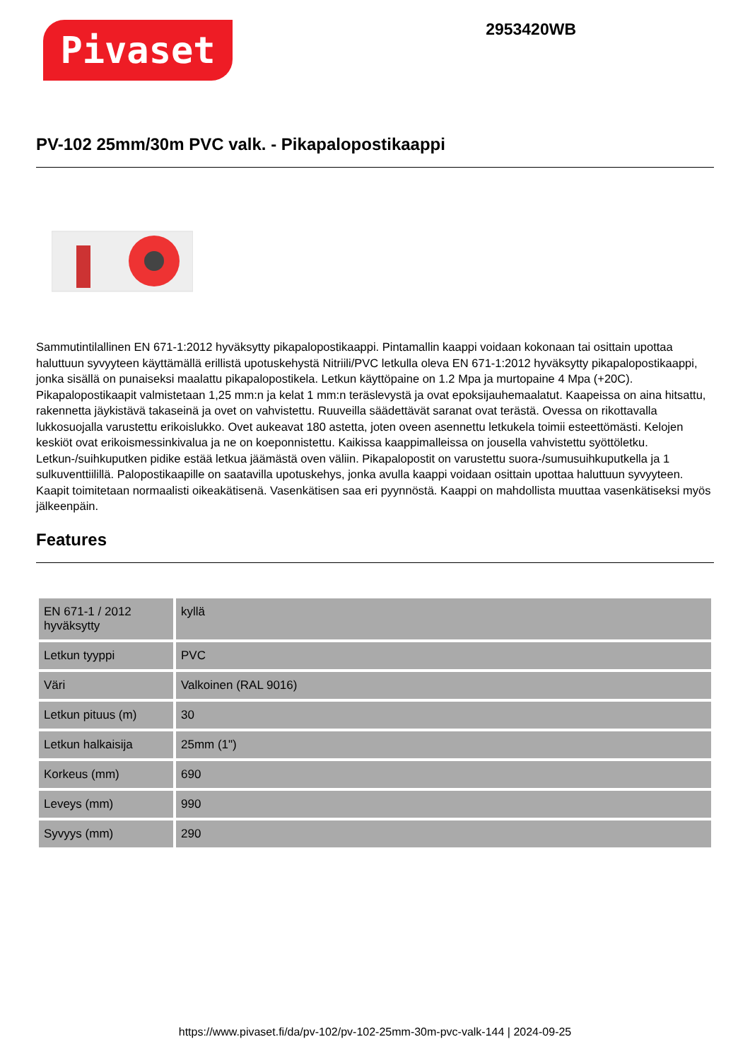Pivaset
2953420WB
PV-102 25mm/30m PVC valk. - Pikapalopostikaappi
Sammutintilallinen EN 671-1:2012 hyväksytty pikapalopostikaappi. Pintamallin kaappi voidaan kokonaan tai osittain upottaa haluttuun syvyyteen käyttämällä erillistä upotuskehystä Nitriili/PVC letkulla oleva EN 671-1:2012 hyväksytty pikapalopostikaappi, jonka sisällä on punaiseksi maalattu pikapalopostikela. Letkun käyttöpaine on 1.2 Mpa ja murtopaine 4 Mpa (+20C). Pikapalopostikaapit valmistetaan 1,25 mm:n ja kelat 1 mm:n teräslevystä ja ovat epoksijauhemaalatut. Kaapeissa on aina hitsattu, rakennetta jäykistävä takaseinä ja ovet on vahvistettu. Ruuveilla säädettävät saranat ovat terästä. Ovessa on rikottavalla lukkosuojalla varustettu erikoislukko. Ovet aukeavat 180 astetta, joten oveen asennettu letkukela toimii esteettömästi. Kelojen keskiöt ovat erikoismessinkivalua ja ne on koeponnistettu. Kaikissa kaappimalleissa on jousella vahvistettu syöttöletku. Letkun-/suihkuputken pidike estää letkua jäämästä oven väliin. Pikapalopostit on varustettu suora-/sumusuihkuputkella ja 1 sulkuventtiilillä. Palopostikaapille on saatavilla upotuskehys, jonka avulla kaappi voidaan osittain upottaa haluttuun syvyyteen. Kaapit toimitetaan normaalisti oikeakätisenä. Vasenkätisen saa eri pyynnöstä. Kaappi on mahdollista muuttaa vasenkätiseksi myös jälkeenpäin.
Features
| EN 671-1 / 2012 hyväksytty | kyllä |
| Letkun tyyppi | PVC |
| Väri | Valkoinen (RAL 9016) |
| Letkun pituus (m) | 30 |
| Letkun halkaisija | 25mm (1") |
| Korkeus (mm) | 690 |
| Leveys (mm) | 990 |
| Syvyys (mm) | 290 |
https://www.pivaset.fi/da/pv-102/pv-102-25mm-30m-pvc-valk-144 | 2024-09-25